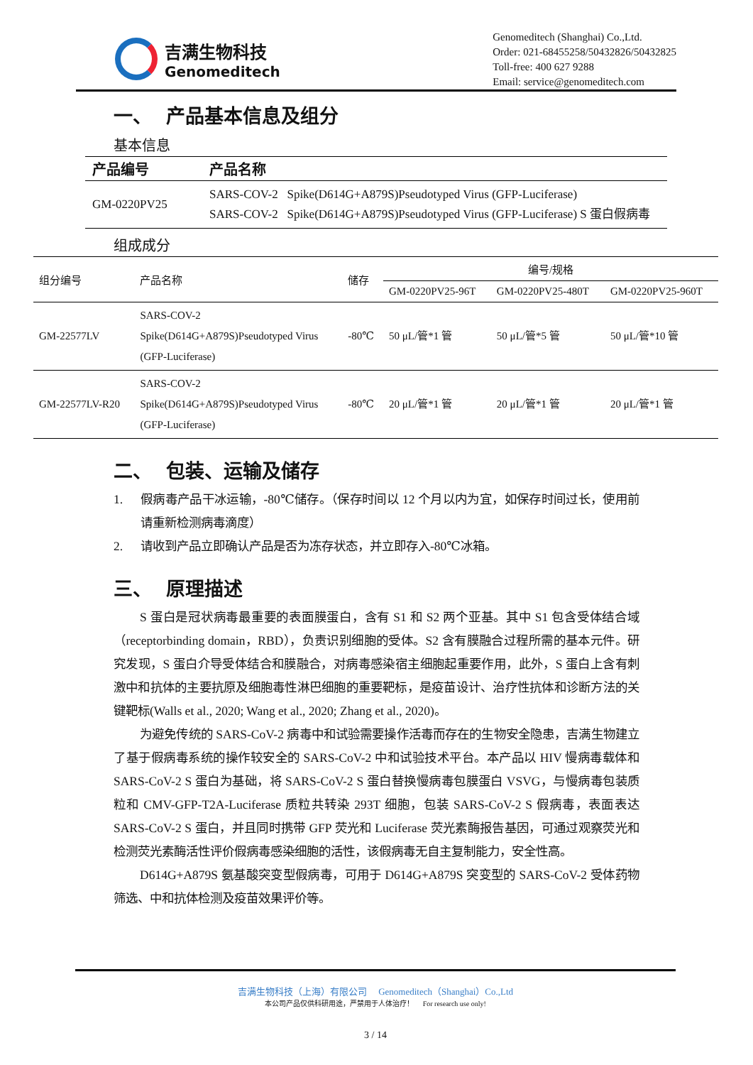吉满生物科技
Genomeditech
Genomeditech (Shanghai) Co.,Ltd.
Order: 021-68455258/50432826/50432825
Toll-free: 400 627 9288
Email: service@genomeditech.com
一、 产品基本信息及组分
基本信息
| 产品编号 | 产品名称 |
| --- | --- |
| GM-0220PV25 | SARS-COV-2 Spike(D614G+A879S)Pseudotyped Virus (GFP-Luciferase) SARS-COV-2 Spike(D614G+A879S)Pseudotyped Virus (GFP-Luciferase) S 蛋白假病毒 |
组成成分
| 组分编号 | 产品名称 | 储存 | 编号/规格 | | |
| --- | --- | --- | --- | --- | --- |
| | | | GM-0220PV25-96T | GM-0220PV25-480T | GM-0220PV25-960T |
| GM-22577LV | SARS-COV-2 Spike(D614G+A879S)Pseudotyped Virus (GFP-Luciferase) | -80℃ | 50 μL/管*1 管 | 50 μL/管*5 管 | 50 μL/管*10 管 |
| GM-22577LV-R20 | SARS-COV-2 Spike(D614G+A879S)Pseudotyped Virus (GFP-Luciferase) | -80℃ | 20 μL/管*1 管 | 20 μL/管*1 管 | 20 μL/管*1 管 |
二、 包装、运输及储存
1. 假病毒产品干冰运输，-80℃储存。（保存时间以 12 个月以内为宜，如保存时间过长，使用前请重新检测病毒滴度）
2. 请收到产品立即确认产品是否为冻存状态，并立即存入-80℃冰箱。
三、 原理描述
S 蛋白是冠状病毒最重要的表面膜蛋白，含有 S1 和 S2 两个亚基。其中 S1 包含受体结合域（receptorbinding domain，RBD），负责识别细胞的受体。S2 含有膜融合过程所需的基本元件。研究发现，S 蛋白介导受体结合和膜融合，对病毒感染宿主细胞起重要作用，此外，S 蛋白上含有刺激中和抗体的主要抗原及细胞毒性淋巴细胞的重要靶标，是疫苗设计、治疗性抗体和诊断方法的关键靶标(Walls et al., 2020; Wang et al., 2020; Zhang et al., 2020)。
为避免传统的 SARS-CoV-2 病毒中和试验需要操作活毒而存在的生物安全隐患，吉满生物建立了基于假病毒系统的操作较安全的 SARS-CoV-2 中和试验技术平台。本产品以 HIV 慢病毒载体和 SARS-CoV-2 S 蛋白为基础，将 SARS-CoV-2 S 蛋白替换慢病毒包膜蛋白 VSVG，与慢病毒包装质粒和 CMV-GFP-T2A-Luciferase 质粒共转染 293T 细胞，包装 SARS-CoV-2 S 假病毒，表面表达 SARS-CoV-2 S 蛋白，并且同时携带 GFP 荧光和 Luciferase 荧光素酶报告基因，可通过观察荧光和检测荧光素酶活性评价假病毒感染细胞的活性，该假病毒无自主复制能力，安全性高。
D614G+A879S 氨基酸突变型假病毒，可用于 D614G+A879S 突变型的 SARS-CoV-2 受体药物筛选、中和抗体检测及疫苗效果评价等。
吉满生物科技（上海）有限公司 Genomeditech（Shanghai）Co.,Ltd
本公司产品仅供科研用途，严禁用于人体治疗！ For research use only!
3 / 14